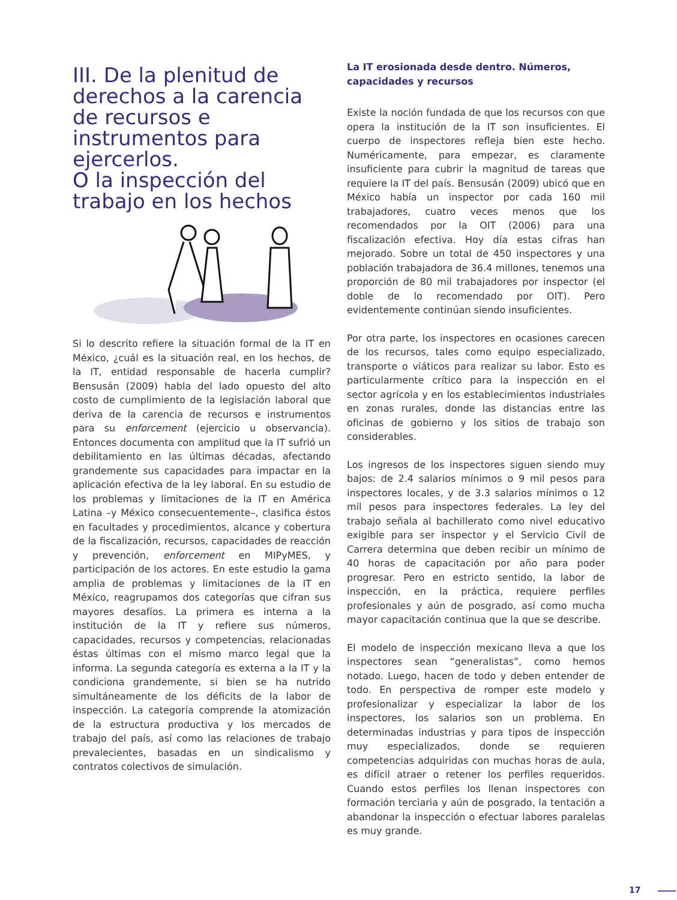III. De la plenitud de derechos a la carencia de recursos e instrumentos para ejercerlos.
O la inspección del trabajo en los hechos
Si lo descrito refiere la situación formal de la IT en México, ¿cuál es la situación real, en los hechos, de la IT, entidad responsable de hacerla cumplir? Bensusán (2009) habla del lado opuesto del alto costo de cumplimiento de la legislación laboral que deriva de la carencia de recursos e instrumentos para su enforcement (ejercicio u observancia). Entonces documenta con amplitud que la IT sufrió un debilitamiento en las últimas décadas, afectando grandemente sus capacidades para impactar en la aplicación efectiva de la ley laboral. En su estudio de los problemas y limitaciones de la IT en América Latina –y México consecuentemente–, clasifica éstos en facultades y procedimientos, alcance y cobertura de la fiscalización, recursos, capacidades de reacción y prevención, enforcement en MIPyMES, y participación de los actores. En este estudio la gama amplia de problemas y limitaciones de la IT en México, reagrupamos dos categorías que cifran sus mayores desafíos. La primera es interna a la institución de la IT y refiere sus números, capacidades, recursos y competencias, relacionadas éstas últimas con el mismo marco legal que la informa. La segunda categoría es externa a la IT y la condiciona grandemente, si bien se ha nutrido simultáneamente de los déficits de la labor de inspección. La categoría comprende la atomización de la estructura productiva y los mercados de trabajo del país, así como las relaciones de trabajo prevalecientes, basadas en un sindicalismo y contratos colectivos de simulación.
La IT erosionada desde dentro. Números, capacidades y recursos
Existe la noción fundada de que los recursos con que opera la institución de la IT son insuficientes. El cuerpo de inspectores refleja bien este hecho. Numéricamente, para empezar, es claramente insuficiente para cubrir la magnitud de tareas que requiere la IT del país. Bensusán (2009) ubicó que en México había un inspector por cada 160 mil trabajadores, cuatro veces menos que los recomendados por la OIT (2006) para una fiscalización efectiva. Hoy día estas cifras han mejorado. Sobre un total de 450 inspectores y una población trabajadora de 36.4 millones, tenemos una proporción de 80 mil trabajadores por inspector (el doble de lo recomendado por OIT). Pero evidentemente continúan siendo insuficientes.
Por otra parte, los inspectores en ocasiones carecen de los recursos, tales como equipo especializado, transporte o viáticos para realizar su labor. Esto es particularmente crítico para la inspección en el sector agrícola y en los establecimientos industriales en zonas rurales, donde las distancias entre las oficinas de gobierno y los sitios de trabajo son considerables.
Los ingresos de los inspectores siguen siendo muy bajos: de 2.4 salarios mínimos o 9 mil pesos para inspectores locales, y de 3.3 salarios mínimos o 12 mil pesos para inspectores federales. La ley del trabajo señala al bachillerato como nivel educativo exigible para ser inspector y el Servicio Civil de Carrera determina que deben recibir un mínimo de 40 horas de capacitación por año para poder progresar. Pero en estricto sentido, la labor de inspección, en la práctica, requiere perfiles profesionales y aún de posgrado, así como mucha mayor capacitación continua que la que se describe.
El modelo de inspección mexicano lleva a que los inspectores sean “generalistas”, como hemos notado. Luego, hacen de todo y deben entender de todo. En perspectiva de romper este modelo y profesionalizar y especializar la labor de los inspectores, los salarios son un problema. En determinadas industrias y para tipos de inspección muy especializados, donde se requieren competencias adquiridas con muchas horas de aula, es difícil atraer o retener los perfiles requeridos. Cuando estos perfiles los llenan inspectores con formación terciaria y aún de posgrado, la tentación a abandonar la inspección o efectuar labores paralelas es muy grande.
17